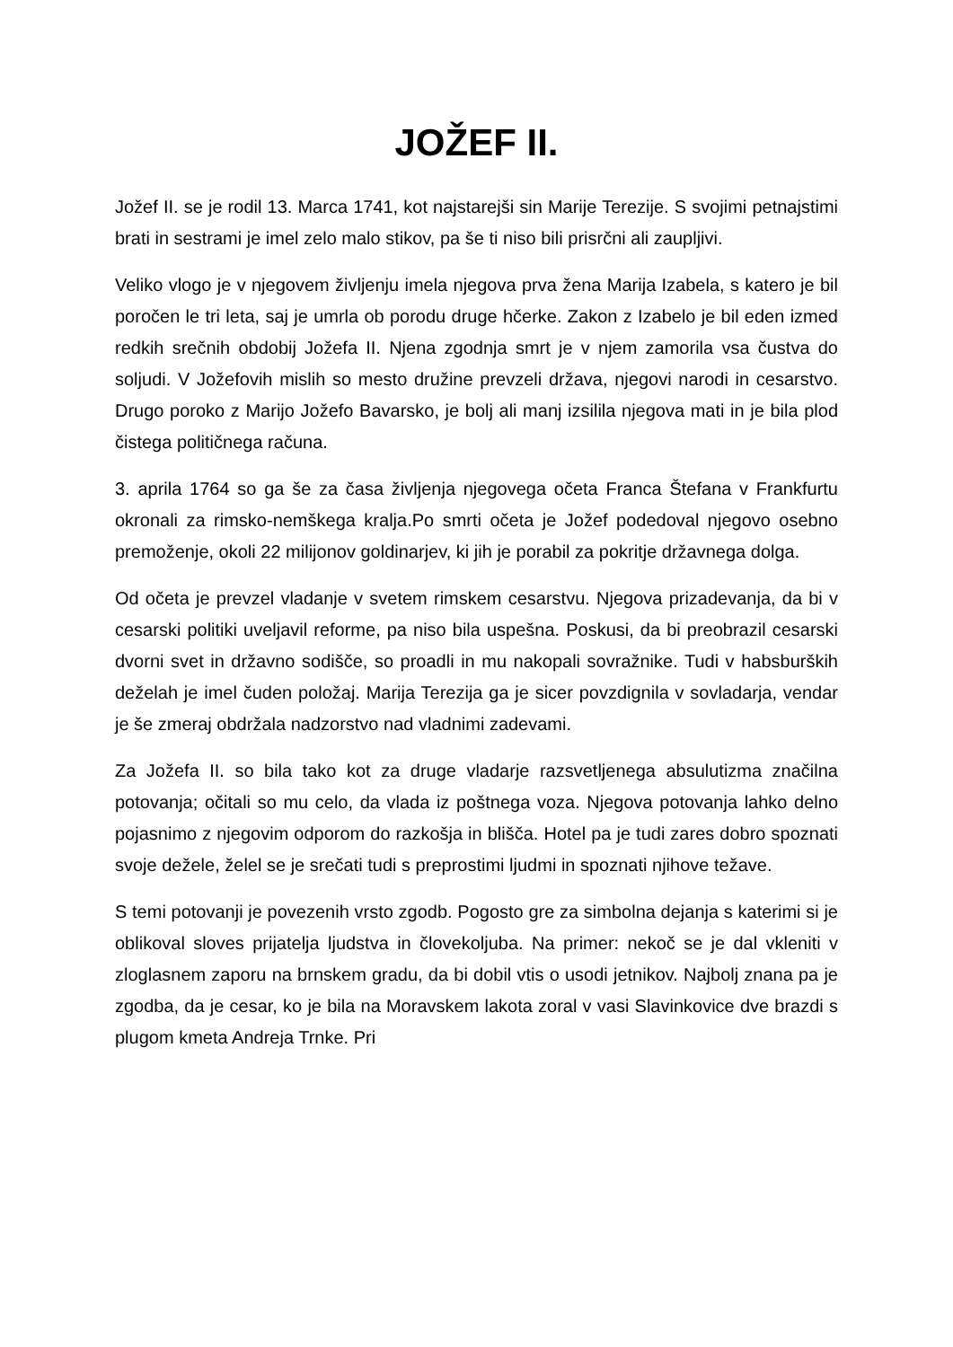JOŽEF II.
Jožef II. se je rodil 13. Marca 1741, kot najstarejši sin Marije Terezije. S svojimi petnajstimi brati in sestrami je imel zelo malo stikov, pa še ti niso bili prisrčni ali zaupljivi.
Veliko vlogo je v njegovem življenju imela njegova prva žena Marija Izabela, s katero je bil poročen le tri leta, saj je umrla ob porodu druge hčerke. Zakon z Izabelo je bil eden izmed redkih srečnih obdobij Jožefa II. Njena zgodnja smrt je v njem zamorila vsa čustva do soljudi. V Jožefovih mislih so mesto družine prevzeli država, njegovi narodi in cesarstvo. Drugo poroko z Marijo Jožefo Bavarsko, je bolj ali manj izsilila njegova mati in je bila plod čistega političnega računa.
3. aprila 1764 so ga še za časa življenja njegovega očeta Franca Štefana v Frankfurtu okronali za rimsko-nemškega kralja.Po smrti očeta je Jožef podedoval njegovo osebno premoženje, okoli 22 milijonov goldinarjev, ki jih je porabil za pokritje državnega dolga.
Od očeta je prevzel vladanje v svetem rimskem cesarstvu. Njegova prizadevanja, da bi v cesarski politiki uveljavil reforme, pa niso bila uspešna. Poskusi, da bi preobrazil cesarski dvorni svet in državno sodišče, so proadli in mu nakopali sovražnike. Tudi v habsburških deželah je imel čuden položaj. Marija Terezija ga je sicer povzdignila v sovladarja, vendar je še zmeraj obdržala nadzorstvo nad vladnimi zadevami.
Za Jožefa II. so bila tako kot za druge vladarje razsvetljenega absulutizma značilna potovanja; očitali so mu celo, da vlada iz poštnega voza. Njegova potovanja lahko delno pojasnimo z njegovim odporom do razkošja in blišča. Hotel pa je tudi zares dobro spoznati svoje dežele, želel se je srečati tudi s preprostimi ljudmi in spoznati njihove težave.
S temi potovanji je povezenih vrsto zgodb. Pogosto gre za simbolna dejanja s katerimi si je oblikoval sloves prijatelja ljudstva in človekoljuba. Na primer: nekoč se je dal vkleniti v zloglasnem zaporu na brnskem gradu, da bi dobil vtis o usodi jetnikov. Najbolj znana pa je zgodba, da je cesar, ko je bila na Moravskem lakota zoral v vasi Slavinkovice dve brazdi s plugom kmeta Andreja Trnke. Pri